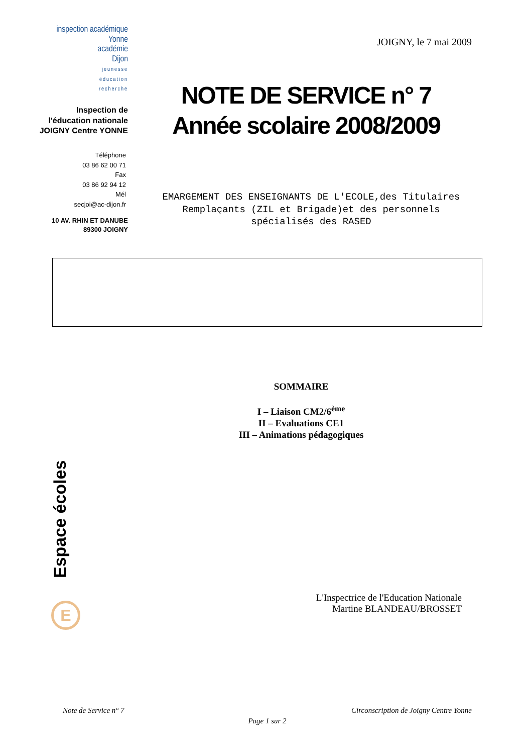inspection académique
Yonne
académie
Dijon
jeunesse
éducation
recherche
Inspection de l'éducation nationale
JOIGNY Centre YONNE
Téléphone
03 86 62 00 71
Fax
03 86 92 94 12
Mél
secjoi@ac-dijon.fr
10 AV. RHIN ET DANUBE
89300 JOIGNY
JOIGNY, le 7 mai 2009
NOTE DE SERVICE n° 7
Année scolaire 2008/2009
EMARGEMENT DES ENSEIGNANTS DE L'ECOLE,des Titulaires Remplaçants (ZIL et Brigade)et des personnels spécialisés des RASED
SOMMAIRE
I – Liaison CM2/6<sup>ème</sup>
II – Evaluations CE1
III – Animations pédagogiques
Espace écoles
E
L'Inspectrice de l'Education Nationale
Martine BLANDEAU/BROSSET
Note de Service n° 7 Circonscription de Joigny Centre Yonne
Page 1 sur 2